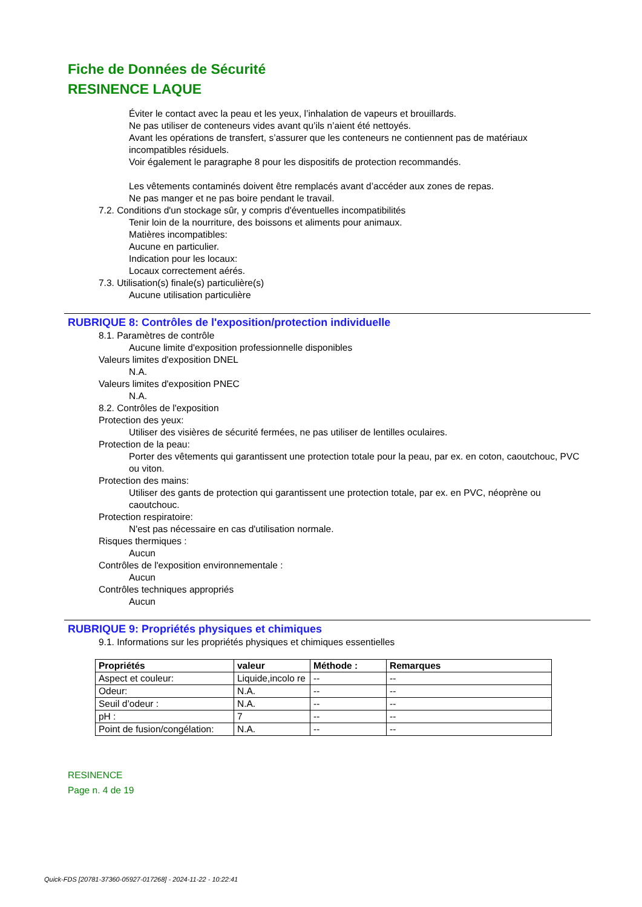Fiche de Données de Sécurité
RESINENCE LAQUE
Éviter le contact avec la peau et les yeux, l’inhalation de vapeurs et brouillards.
Ne pas utiliser de conteneurs vides avant qu’ils n’aient été nettoyés.
Avant les opérations de transfert, s’assurer que les conteneurs ne contiennent pas de matériaux incompatibles résiduels.
Voir également le paragraphe 8 pour les dispositifs de protection recommandés.
Les vêtements contaminés doivent être remplacés avant d’accéder aux zones de repas.
Ne pas manger et ne pas boire pendant le travail.
7.2. Conditions d'un stockage sûr, y compris d'éventuelles incompatibilités
Tenir loin de la nourriture, des boissons et aliments pour animaux.
Matières incompatibles:
Aucune en particulier.
Indication pour les locaux:
Locaux correctement aérés.
7.3. Utilisation(s) finale(s) particulière(s)
Aucune utilisation particulière
RUBRIQUE 8: Contrôles de l'exposition/protection individuelle
8.1. Paramètres de contrôle
Aucune limite d'exposition professionnelle disponibles
Valeurs limites d'exposition DNEL
N.A.
Valeurs limites d'exposition PNEC
N.A.
8.2. Contrôles de l'exposition
Protection des yeux:
Utiliser des visières de sécurité fermées, ne pas utiliser de lentilles oculaires.
Protection de la peau:
Porter des vêtements qui garantissent une protection totale pour la peau, par ex. en coton, caoutchouc, PVC ou viton.
Protection des mains:
Utiliser des gants de protection qui garantissent une protection totale, par ex. en PVC, néoprène ou caoutchouc.
Protection respiratoire:
N'est pas nécessaire en cas d'utilisation normale.
Risques thermiques :
Aucun
Contrôles de l'exposition environnementale :
Aucun
Contrôles techniques appropriés
Aucun
RUBRIQUE 9: Propriétés physiques et chimiques
9.1. Informations sur les propriétés physiques et chimiques essentielles
| Propriétés | valeur | Méthode : | Remarques |
| --- | --- | --- | --- |
| Aspect et couleur: | Liquide,incolo re | -- | -- |
| Odeur: | N.A. | -- | -- |
| Seuil d’odeur : | N.A. | -- | -- |
| pH : | 7 | -- | -- |
| Point de fusion/congélation: | N.A. | -- | -- |
RESINENCE
Page n. 4 de 19
Quick-FDS [20781-37360-05927-017268] - 2024-11-22 - 10:22:41